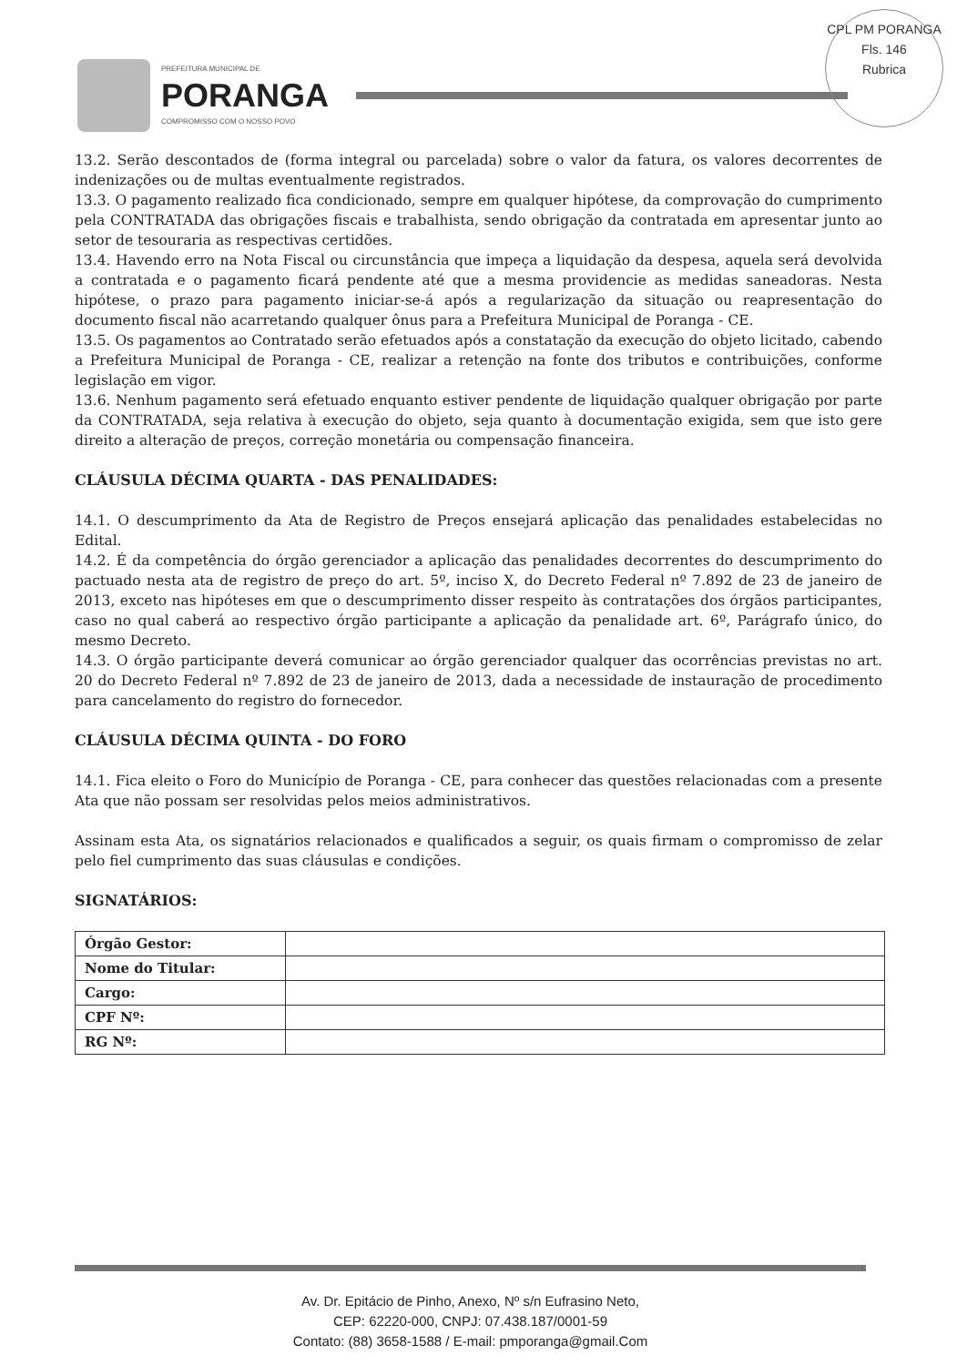PREFEITURA MUNICIPAL DE
PORANGA
COMPROMISSO COM O NOSSO POVO
CPL PM PORANGA
Fls. 146
Rubrica
13.2. Serão descontados de (forma integral ou parcelada) sobre o valor da fatura, os valores decorrentes de indenizações ou de multas eventualmente registrados.
13.3. O pagamento realizado fica condicionado, sempre em qualquer hipótese, da comprovação do cumprimento pela CONTRATADA das obrigações fiscais e trabalhista, sendo obrigação da contratada em apresentar junto ao setor de tesouraria as respectivas certidões.
13.4. Havendo erro na Nota Fiscal ou circunstância que impeça a liquidação da despesa, aquela será devolvida a contratada e o pagamento ficará pendente até que a mesma providencie as medidas saneadoras. Nesta hipótese, o prazo para pagamento iniciar-se-á após a regularização da situação ou reapresentação do documento fiscal não acarretando qualquer ônus para a Prefeitura Municipal de Poranga - CE.
13.5. Os pagamentos ao Contratado serão efetuados após a constatação da execução do objeto licitado, cabendo a Prefeitura Municipal de Poranga - CE, realizar a retenção na fonte dos tributos e contribuições, conforme legislação em vigor.
13.6. Nenhum pagamento será efetuado enquanto estiver pendente de liquidação qualquer obrigação por parte da CONTRATADA, seja relativa à execução do objeto, seja quanto à documentação exigida, sem que isto gere direito a alteração de preços, correção monetária ou compensação financeira.
CLÁUSULA DÉCIMA QUARTA - DAS PENALIDADES:
14.1. O descumprimento da Ata de Registro de Preços ensejará aplicação das penalidades estabelecidas no Edital.
14.2. É da competência do órgão gerenciador a aplicação das penalidades decorrentes do descumprimento do pactuado nesta ata de registro de preço do art. 5º, inciso X, do Decreto Federal nº 7.892 de 23 de janeiro de 2013, exceto nas hipóteses em que o descumprimento disser respeito às contratações dos órgãos participantes, caso no qual caberá ao respectivo órgão participante a aplicação da penalidade art. 6º, Parágrafo único, do mesmo Decreto.
14.3. O órgão participante deverá comunicar ao órgão gerenciador qualquer das ocorrências previstas no art. 20 do Decreto Federal nº 7.892 de 23 de janeiro de 2013, dada a necessidade de instauração de procedimento para cancelamento do registro do fornecedor.
CLÁUSULA DÉCIMA QUINTA - DO FORO
14.1. Fica eleito o Foro do Município de Poranga - CE, para conhecer das questões relacionadas com a presente Ata que não possam ser resolvidas pelos meios administrativos.
Assinam esta Ata, os signatários relacionados e qualificados a seguir, os quais firmam o compromisso de zelar pelo fiel cumprimento das suas cláusulas e condições.
SIGNATÁRIOS:
| Órgão Gestor: | |
| Nome do Titular: | |
| Cargo: | |
| CPF Nº: | |
| RG Nº: | |
Av. Dr. Epitácio de Pinho, Anexo, Nº s/n Eufrasino Neto,
CEP: 62220-000, CNPJ: 07.438.187/0001-59
Contato: (88) 3658-1588 / E-mail: pmporanga@gmail.Com